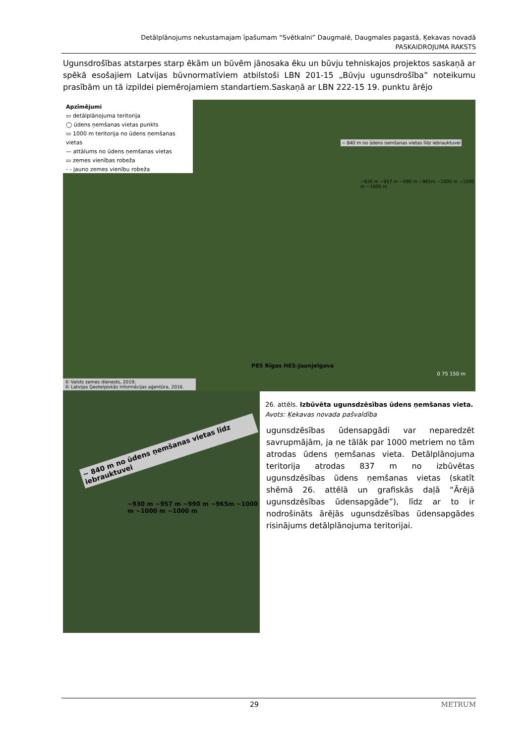Detālplānojums nekustamajam īpašumam “Svētkalni” Daugmalē, Daugmales pagastā, Ķekavas novadā
PASKAIDROJUMA RAKSTS
Ugunsdrošības atstarpes starp ēkām un būvēm jānosaka ēku un būvju tehniskajos projektos saskaņā ar spēkā esošajiem Latvijas būvnormatīviem atbilstoši LBN 201-15 „Būvju ugunsdrošība” noteikumu prasībām un tā izpildei piemērojamiem standartiem.Saskaņā ar LBN 222-15 19. punktu ārējo
Apzīmējumi
▭ detālplānojuma teritorija
◯ ūdens ņemšanas vietas punkts
▭ 1000 m teritorija no ūdens ņemšanas vietas
— attālums no ūdens ņemšanas vietas
▭ zemes vienības robeža
- - jauno zemes vienību robeža
~ 840 m no ūdens ņemšanas vietas līdz iebrauktuvei
~930 m ~957 m ~990 m ~965m ~1000 m ~1000 m ~1000 m
P85 Rīgas HES-Jaunjelgava
0 75 150 m
© Valsts zemes dienests, 2019;
© Latvijas Ģeotelpiskās informācijas aģentūra, 2016.
~ 840 m no ūdens ņemšanas vietas līdz iebrauktuvei
~930 m ~957 m ~990 m ~965m ~1000 m ~1000 m ~1000 m
26. attēls. Izbūvēta ugunsdzēsības ūdens ņemšanas vieta. Avots: Ķekavas novada pašvaldība
ugunsdzēsības ūdensapgādi var neparedzēt savrupmājām, ja ne tālāk par 1000 metriem no tām atrodas ūdens ņemšanas vieta. Detālplānojuma teritorija atrodas 837 m no izbūvētas ugunsdzēsības ūdens ņemšanas vietas (skatīt shēmā 26. attēlā un grafiskās daļā “Ārējā ugunsdzēsības ūdensapgāde”), līdz ar to ir nodrošināts ārējās ugunsdzēsības ūdensapgādes risinājums detālplānojuma teritorijai.
29 METRUM